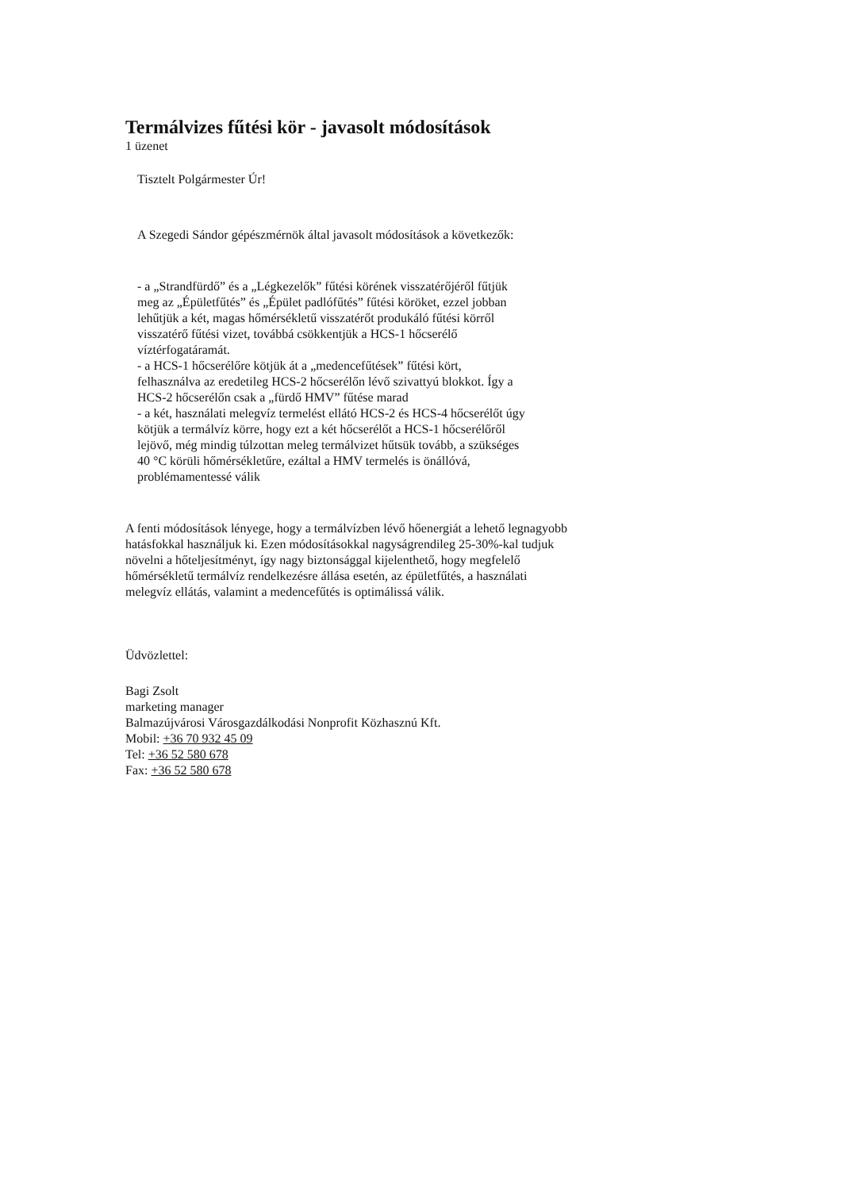Termálvizes fűtési kör - javasolt módosítások
1 üzenet
Tisztelt Polgármester Úr!
A Szegedi Sándor gépészmérnök által javasolt módosítások a következők:
- a „Strandfürdő” és a „Légkezelők” fűtési körének visszatérőjéről fűtjük meg az „Épületfűtés” és „Épület padlófűtés” fűtési köröket, ezzel jobban lehűtjük a két, magas hőmérsékletű visszatérőt produkáló fűtési körről visszatérő fűtési vizet, továbbá csökkentjük a HCS-1 hőcserélő víztérfogatáramát.
- a HCS-1 hőcserélőre kötjük át a „medencefűtések” fűtési kört, felhasználva az eredetileg HCS-2 hőcserélőn lévő szivattyú blokkot. Így a HCS-2 hőcserélőn csak a „fürdő HMV” fűtése marad
- a két, használati melegvíz termelést ellátó HCS-2 és HCS-4 hőcserélőt úgy kötjük a termálvíz körre, hogy ezt a két hőcserélőt a HCS-1 hőcserélőről lejövő, még mindig túlzottan meleg termálvizet hűtsük tovább, a szükséges 40 °C körüli hőmérsékletűre, ezáltal a HMV termelés is önállóvá, problémamentessé válik
A fenti módosítások lényege, hogy a termálvízben lévő hőenergiát a lehető legnagyobb hatásfokkal használjuk ki. Ezen módosításokkal nagyságrendileg 25-30%-kal tudjuk növelni a hőteljesítményt, így nagy biztonsággal kijelenthető, hogy megfelelő hőmérsékletű termálvíz rendelkezésre állása esetén, az épületfűtés, a használati melegvíz ellátás, valamint a medencefűtés is optimálissá válik.
Üdvözlettel:
Bagi Zsolt
marketing manager
Balmazújvárosi Városgazdálkodási Nonprofit Közhasznú Kft.
Mobil: +36 70 932 45 09
Tel: +36 52 580 678
Fax: +36 52 580 678